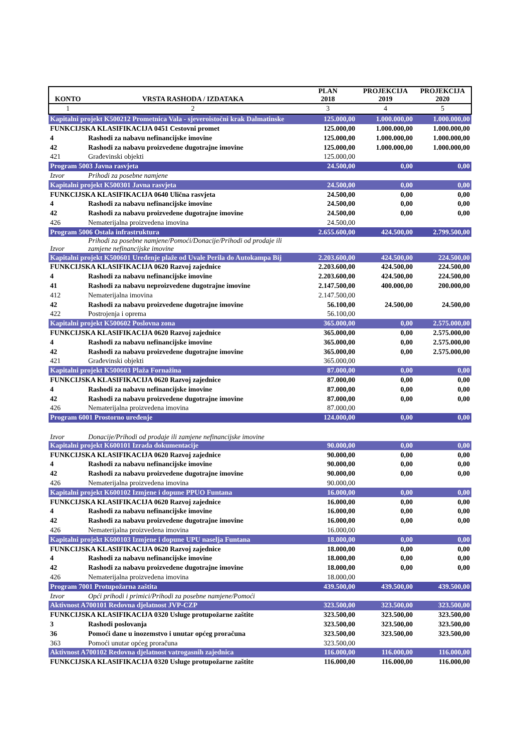| KONTO | VRSTA RASHODA / IZDATAKA | PLAN 2018 | PROJEKCIJA 2019 | PROJEKCIJA 2020 |
| --- | --- | --- | --- | --- |
| 1 | 2 | 3 | 4 | 5 |
| Kapitalni projekt K500212 Prometnica Vala - sjeveroistočni krak Dalmatinske | | 125.000,00 | 1.000.000,00 | 1.000.000,00 |
| FUNKCIJSKA KLASIFIKACIJA 0451 Cestovni promet | | 125.000,00 | 1.000.000,00 | 1.000.000,00 |
| 4 | Rashodi za nabavu nefinancijske imovine | 125.000,00 | 1.000.000,00 | 1.000.000,00 |
| 42 | Rashodi za nabavu proizvedene dugotrajne imovine | 125.000,00 | 1.000.000,00 | 1.000.000,00 |
| 421 | Građevinski objekti | 125.000,00 | | |
| Program 5003 Javna rasvjeta | | 24.500,00 | 0,00 | 0,00 |
| Izvor | Prihodi za posebne namjene | | | |
| Kapitalni projekt K500301 Javna rasvjeta | | 24.500,00 | 0,00 | 0,00 |
| FUNKCIJSKA KLASIFIKACIJA 0640 Ulična rasvjeta | | 24.500,00 | 0,00 | 0,00 |
| 4 | Rashodi za nabavu nefinancijske imovine | 24.500,00 | 0,00 | 0,00 |
| 42 | Rashodi za nabavu proizvedene dugotrajne imovine | 24.500,00 | 0,00 | 0,00 |
| 426 | Nematerijalna proizvedena imovina | 24.500,00 | | |
| Program 5006 Ostala infrastruktura | | 2.655.600,00 | 424.500,00 | 2.799.500,00 |
| Izvor | Prihodi za posebne namjene/Pomoći/Donacije/Prihodi od prodaje ili zamjene nefinancijske imovine | | | |
| Kapitalni projekt K500601 Uređenje plaže od Uvale Perila do Autokampa Bij | | 2.203.600,00 | 424.500,00 | 224.500,00 |
| FUNKCIJSKA KLASIFIKACIJA 0620 Razvoj zajednice | | 2.203.600,00 | 424.500,00 | 224.500,00 |
| 4 | Rashodi za nabavu nefinancijske imovine | 2.203.600,00 | 424.500,00 | 224.500,00 |
| 41 | Rashodi za nabavu neproizvedene dugotrajne imovine | 2.147.500,00 | 400.000,00 | 200.000,00 |
| 412 | Nematerijalna imovina | 2.147.500,00 | | |
| 42 | Rashodi za nabavu proizvedene dugotrajne imovine | 56.100,00 | 24.500,00 | 24.500,00 |
| 422 | Postrojenja i oprema | 56.100,00 | | |
| Kapitalni projekt K500602 Poslovna zona | | 365.000,00 | 0,00 | 2.575.000,00 |
| FUNKCIJSKA KLASIFIKACIJA 0620 Razvoj zajednice | | 365.000,00 | 0,00 | 2.575.000,00 |
| 4 | Rashodi za nabavu nefinancijske imovine | 365.000,00 | 0,00 | 2.575.000,00 |
| 42 | Rashodi za nabavu proizvedene dugotrajne imovine | 365.000,00 | 0,00 | 2.575.000,00 |
| 421 | Građevinski objekti | 365.000,00 | | |
| Kapitalni projekt K500603 Plaža Fornažina | | 87.000,00 | 0,00 | 0,00 |
| FUNKCIJSKA KLASIFIKACIJA 0620 Razvoj zajednice | | 87.000,00 | 0,00 | 0,00 |
| 4 | Rashodi za nabavu nefinancijske imovine | 87.000,00 | 0,00 | 0,00 |
| 42 | Rashodi za nabavu proizvedene dugotrajne imovine | 87.000,00 | 0,00 | 0,00 |
| 426 | Nematerijalna proizvedena imovina | 87.000,00 | | |
| Program 6001 Prostorno uređenje | | 124.000,00 | 0,00 | 0,00 |
| Izvor | Donacije/Prihodi od prodaje ili zamjene nefinancijske imovine | | | |
| Kapitalni projekt K600101 Izrada dokumentacije | | 90.000,00 | 0,00 | 0,00 |
| FUNKCIJSKA KLASIFIKACIJA 0620 Razvoj zajednice | | 90.000,00 | 0,00 | 0,00 |
| 4 | Rashodi za nabavu nefinancijske imovine | 90.000,00 | 0,00 | 0,00 |
| 42 | Rashodi za nabavu proizvedene dugotrajne imovine | 90.000,00 | 0,00 | 0,00 |
| 426 | Nematerijalna proizvedena imovina | 90.000,00 | | |
| Kapitalni projekt K600102 Izmjene i dopune PPUO Funtana | | 16.000,00 | 0,00 | 0,00 |
| FUNKCIJSKA KLASIFIKACIJA 0620 Razvoj zajednice | | 16.000,00 | 0,00 | 0,00 |
| 4 | Rashodi za nabavu nefinancijske imovine | 16.000,00 | 0,00 | 0,00 |
| 42 | Rashodi za nabavu proizvedene dugotrajne imovine | 16.000,00 | 0,00 | 0,00 |
| 426 | Nematerijalna proizvedena imovina | 16.000,00 | | |
| Kapitalni projekt K600103 Izmjene i dopune UPU naselja Funtana | | 18.000,00 | 0,00 | 0,00 |
| FUNKCIJSKA KLASIFIKACIJA 0620 Razvoj zajednice | | 18.000,00 | 0,00 | 0,00 |
| 4 | Rashodi za nabavu nefinancijske imovine | 18.000,00 | 0,00 | 0,00 |
| 42 | Rashodi za nabavu proizvedene dugotrajne imovine | 18.000,00 | 0,00 | 0,00 |
| 426 | Nematerijalna proizvedena imovina | 18.000,00 | | |
| Program 7001 Protupožarna zaštita | | 439.500,00 | 439.500,00 | 439.500,00 |
| Izvor | Opći prihodi i primici/Prihodi za posebne namjene/Pomoći | | | |
| Aktivnost A700101 Redovna djelatnost JVP-CZP | | 323.500,00 | 323.500,00 | 323.500,00 |
| FUNKCIJSKA KLASIFIKACIJA 0320 Usluge protupožarne zaštite | | 323.500,00 | 323.500,00 | 323.500,00 |
| 3 | Rashodi poslovanja | 323.500,00 | 323.500,00 | 323.500,00 |
| 36 | Pomoći dane u inozemstvo i unutar općeg proračuna | 323.500,00 | 323.500,00 | 323.500,00 |
| 363 | Pomoći unutar općeg proračuna | 323.500,00 | | |
| Aktivnost A700102 Redovna djelatnost vatrogasnih zajednica | | 116.000,00 | 116.000,00 | 116.000,00 |
| FUNKCIJSKA KLASIFIKACIJA 0320 Usluge protupožarne zaštite | | 116.000,00 | 116.000,00 | 116.000,00 |